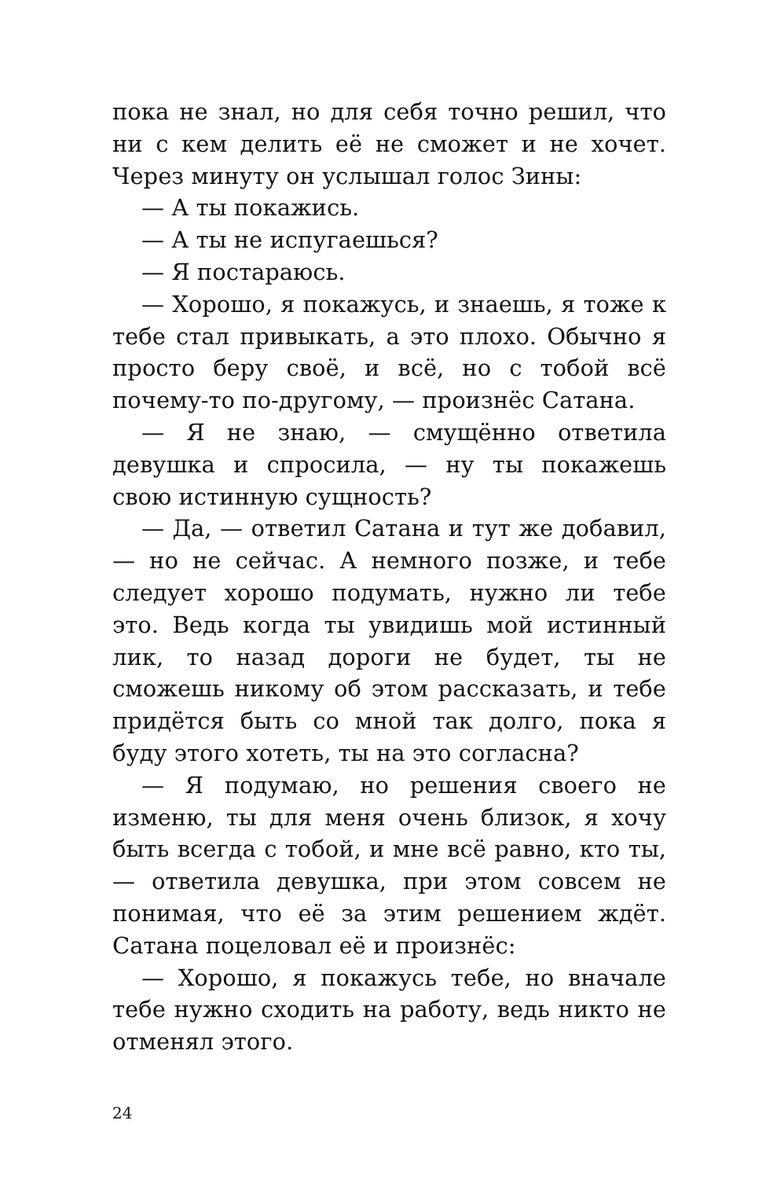пока не знал, но для себя точно решил, что ни с кем делить её не сможет и не хочет. Через минуту он услышал голос Зины:
— А ты покажись.
— А ты не испугаешься?
— Я постараюсь.
— Хорошо, я покажусь, и знаешь, я тоже к тебе стал привыкать, а это плохо. Обычно я просто беру своё, и всё, но с тобой всё почему-то по-другому, — произнёс Сатана.
— Я не знаю, — смущённо ответила девушка и спросила, — ну ты покажешь свою истинную сущность?
— Да, — ответил Сатана и тут же добавил, — но не сейчас. А немного позже, и тебе следует хорошо подумать, нужно ли тебе это. Ведь когда ты увидишь мой истинный лик, то назад дороги не будет, ты не сможешь никому об этом рассказать, и тебе придётся быть со мной так долго, пока я буду этого хотеть, ты на это согласна?
— Я подумаю, но решения своего не изменю, ты для меня очень близок, я хочу быть всегда с тобой, и мне всё равно, кто ты, — ответила девушка, при этом совсем не понимая, что её за этим решением ждёт. Сатана поцеловал её и произнёс:
— Хорошо, я покажусь тебе, но вначале тебе нужно сходить на работу, ведь никто не отменял этого.
24